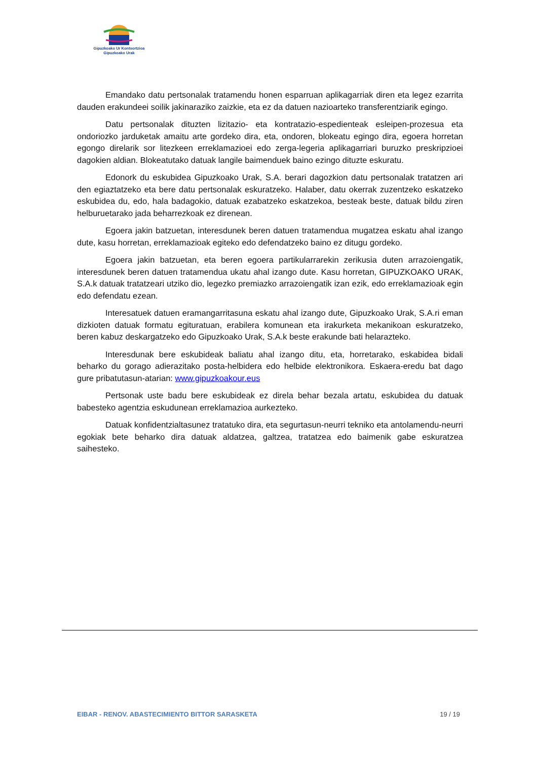Gipuzkoako Ur Kontsortzioa
Gipuzkoako Urak
Emandako datu pertsonalak tratamendu honen esparruan aplikagarriak diren eta legez ezarrita dauden erakundeei soilik jakinaraziko zaizkie, eta ez da datuen nazioarteko transferentziarik egingo.
Datu pertsonalak dituzten lizitazio- eta kontratazio-espedienteak esleipen-prozesua eta ondoriozko jarduketak amaitu arte gordeko dira, eta, ondoren, blokeatu egingo dira, egoera horretan egongo direlarik sor litezkeen erreklamazioei edo zerga-legeria aplikagarriari buruzko preskripzioei dagokien aldian. Blokeatutako datuak langile baimenduek baino ezingo dituzte eskuratu.
Edonork du eskubidea Gipuzkoako Urak, S.A. berari dagozkion datu pertsonalak tratatzen ari den egiaztatzeko eta bere datu pertsonalak eskuratzeko. Halaber, datu okerrak zuzentzeko eskatzeko eskubidea du, edo, hala badagokio, datuak ezabatzeko eskatzekoa, besteak beste, datuak bildu ziren helburuetarako jada beharrezkoak ez direnean.
Egoera jakin batzuetan, interesdunek beren datuen tratamendua mugatzea eskatu ahal izango dute, kasu horretan, erreklamazioak egiteko edo defendatzeko baino ez ditugu gordeko.
Egoera jakin batzuetan, eta beren egoera partikularrarekin zerikusia duten arrazoiengatik, interesdunek beren datuen tratamendua ukatu ahal izango dute. Kasu horretan, GIPUZKOAKO URAK, S.A.k datuak tratatzeari utziko dio, legezko premiazko arrazoiengatik izan ezik, edo erreklamazioak egin edo defendatu ezean.
Interesatuek datuen eramangarritasuna eskatu ahal izango dute, Gipuzkoako Urak, S.A.ri eman dizkioten datuak formatu egituratuan, erabilera komunean eta irakurketa mekanikoan eskuratzeko, beren kabuz deskargatzeko edo Gipuzkoako Urak, S.A.k beste erakunde bati helarazteko.
Interesdunak bere eskubideak baliatu ahal izango ditu, eta, horretarako, eskabidea bidali beharko du gorago adierazitako posta-helbidera edo helbide elektronikora. Eskaera-eredu bat dago gure pribatutasun-atarian: www.gipuzkoakour.eus
Pertsonak uste badu bere eskubideak ez direla behar bezala artatu, eskubidea du datuak babesteko agentzia eskudunean erreklamazioa aurkezteko.
Datuak konfidentzialtasunez tratatuko dira, eta segurtasun-neurri tekniko eta antolamendu-neurri egokiak bete beharko dira datuak aldatzea, galtzea, tratatzea edo baimenik gabe eskuratzea saihesteko.
EIBAR - RENOV. ABASTECIMIENTO BITTOR SARASKETA 19 / 19